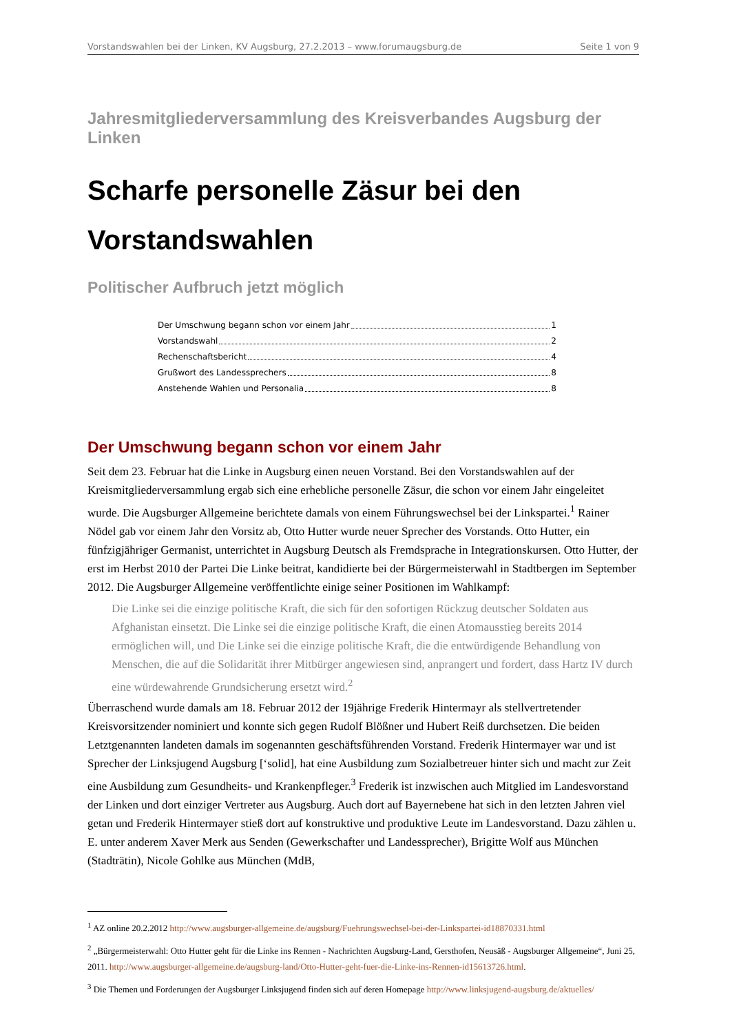Vorstandswahlen bei der Linken, KV Augsburg, 27.2.2013 – www.forumaugsburg.de Seite 1 von 9
Jahresmitgliederversammlung des Kreisverbandes Augsburg der Linken
Scharfe personelle Zäsur bei den Vorstandswahlen
Politischer Aufbruch jetzt möglich
Der Umschwung begann schon vor einem Jahr 1
Vorstandswahl 2
Rechenschaftsbericht 4
Grußwort des Landessprechers 8
Anstehende Wahlen und Personalia 8
Der Umschwung begann schon vor einem Jahr
Seit dem 23. Februar hat die Linke in Augsburg einen neuen Vorstand. Bei den Vorstandswahlen auf der Kreismitgliederversammlung ergab sich eine erhebliche personelle Zäsur, die schon vor einem Jahr eingeleitet wurde. Die Augsburger Allgemeine berichtete damals von einem Führungswechsel bei der Linkspartei.<sup>1</sup> Rainer Nödel gab vor einem Jahr den Vorsitz ab, Otto Hutter wurde neuer Sprecher des Vorstands. Otto Hutter, ein fünfzigjähriger Germanist, unterrichtet in Augsburg Deutsch als Fremdsprache in Integrationskursen. Otto Hutter, der erst im Herbst 2010 der Partei Die Linke beitrat, kandidierte bei der Bürgermeisterwahl in Stadtbergen im September 2012. Die Augsburger Allgemeine veröffentlichte einige seiner Positionen im Wahlkampf:
Die Linke sei die einzige politische Kraft, die sich für den sofortigen Rückzug deutscher Soldaten aus Afghanistan einsetzt. Die Linke sei die einzige politische Kraft, die einen Atomausstieg bereits 2014 ermöglichen will, und Die Linke sei die einzige politische Kraft, die die entwürdigende Behandlung von Menschen, die auf die Solidarität ihrer Mitbürger angewiesen sind, anprangert und fordert, dass Hartz IV durch eine würdewahrende Grundsicherung ersetzt wird.<sup>2</sup>
Überraschend wurde damals am 18. Februar 2012 der 19jährige Frederik Hintermayr als stellvertretender Kreisvorsitzender nominiert und konnte sich gegen Rudolf Blößner und Hubert Reiß durchsetzen. Die beiden Letztgenannten landeten damals im sogenannten geschäftsführenden Vorstand. Frederik Hintermayer war und ist Sprecher der Linksjugend Augsburg [‘solid], hat eine Ausbildung zum Sozialbetreuer hinter sich und macht zur Zeit eine Ausbildung zum Gesundheits- und Krankenpfleger.<sup>3</sup> Frederik ist inzwischen auch Mitglied im Landesvorstand der Linken und dort einziger Vertreter aus Augsburg. Auch dort auf Bayernebene hat sich in den letzten Jahren viel getan und Frederik Hintermayer stieß dort auf konstruktive und produktive Leute im Landesvorstand. Dazu zählen u. E. unter anderem Xaver Merk aus Senden (Gewerkschafter und Landessprecher), Brigitte Wolf aus München (Stadträtin), Nicole Gohlke aus München (MdB,
<sup>1</sup> AZ online 20.2.2012 http://www.augsburger-allgemeine.de/augsburg/Fuehrungswechsel-bei-der-Linkspartei-id18870331.html
<sup>2</sup> „Bürgermeisterwahl: Otto Hutter geht für die Linke ins Rennen - Nachrichten Augsburg-Land, Gersthofen, Neusäß - Augsburger Allgemeine“, Juni 25, 2011. http://www.augsburger-allgemeine.de/augsburg-land/Otto-Hutter-geht-fuer-die-Linke-ins-Rennen-id15613726.html.
<sup>3</sup> Die Themen und Forderungen der Augsburger Linksjugend finden sich auf deren Homepage http://www.linksjugend-augsburg.de/aktuelles/